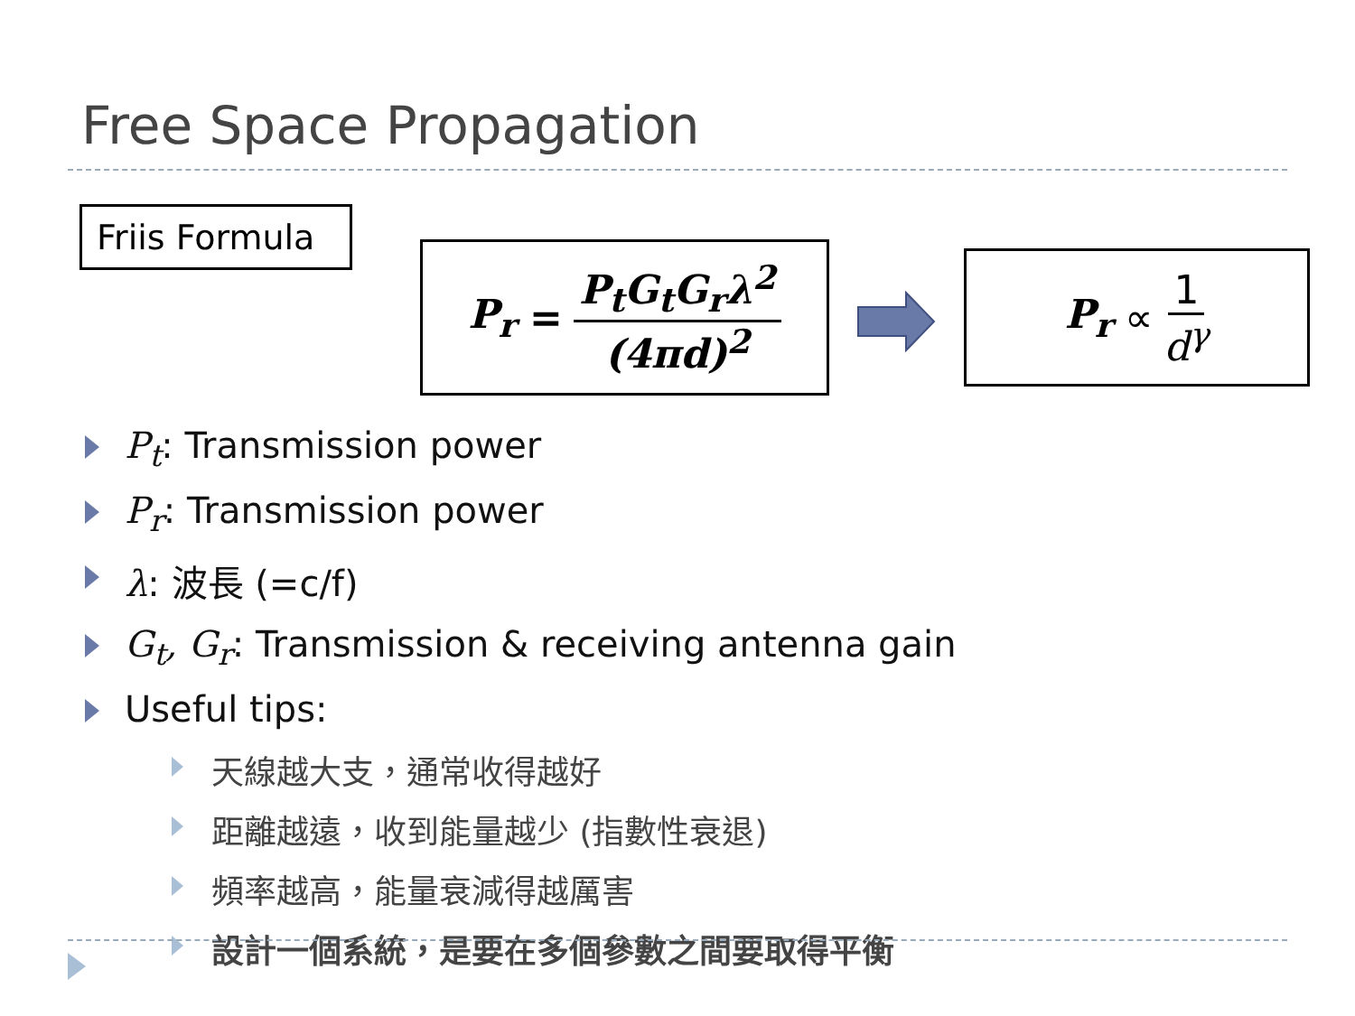Free Space Propagation
Friis Formula
P<sub>r</sub> = P<sub>t</sub>G<sub>t</sub>G<sub>r</sub>λ<sup>2</sup> (4πd)<sup>2</sup>
P<sub>r</sub> ∝ 1 d<sup>γ</sup>
P<sub>t</sub>: Transmission power
P<sub>r</sub>: Transmission power
λ: 波長 (=c/f)
G<sub>t</sub>, G<sub>r</sub>: Transmission & receiving antenna gain
Useful tips:
天線越大支，通常收得越好
距離越遠，收到能量越少 (指數性衰退)
頻率越高，能量衰減得越厲害
設計一個系統，是要在多個參數之間要取得平衡